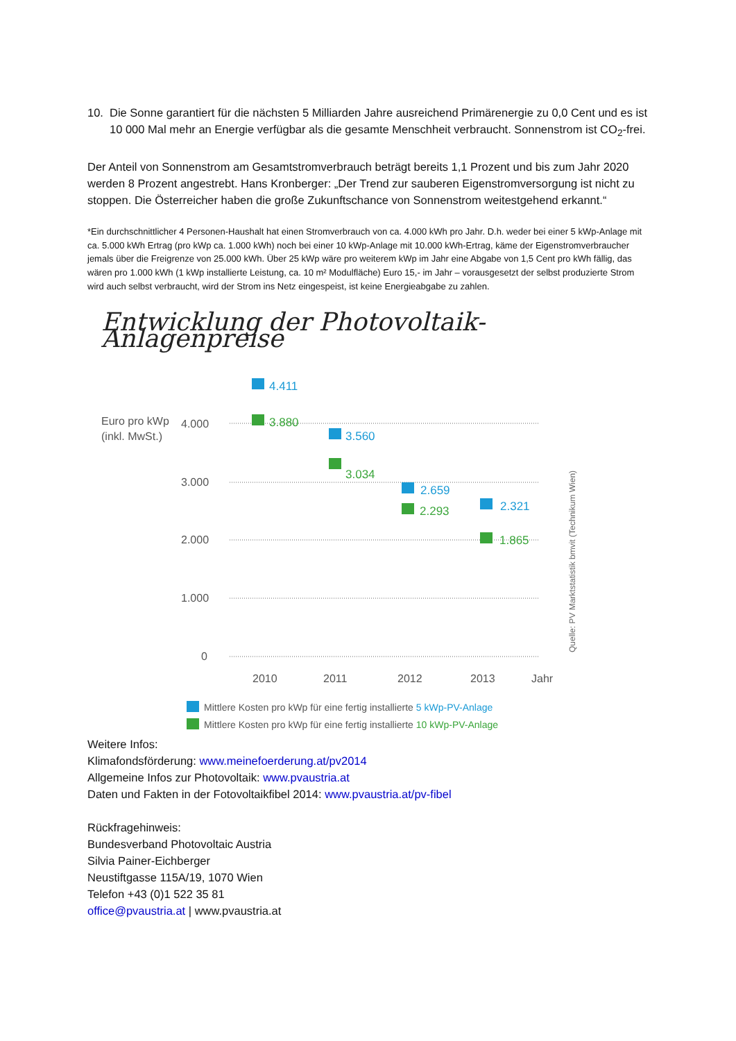10. Die Sonne garantiert für die nächsten 5 Milliarden Jahre ausreichend Primärenergie zu 0,0 Cent und es ist 10 000 Mal mehr an Energie verfügbar als die gesamte Menschheit verbraucht. Sonnenstrom ist CO<sub>2</sub>-frei.
Der Anteil von Sonnenstrom am Gesamtstromverbrauch beträgt bereits 1,1 Prozent und bis zum Jahr 2020 werden 8 Prozent angestrebt. Hans Kronberger: „Der Trend zur sauberen Eigenstromversorgung ist nicht zu stoppen. Die Österreicher haben die große Zukunftschance von Sonnenstrom weitestgehend erkannt.“
*Ein durchschnittlicher 4 Personen-Haushalt hat einen Stromverbrauch von ca. 4.000 kWh pro Jahr. D.h. weder bei einer 5 kWp-Anlage mit ca. 5.000 kWh Ertrag (pro kWp ca. 1.000 kWh) noch bei einer 10 kWp-Anlage mit 10.000 kWh-Ertrag, käme der Eigenstromverbraucher jemals über die Freigrenze von 25.000 kWh. Über 25 kWp wäre pro weiterem kWp im Jahr eine Abgabe von 1,5 Cent pro kWh fällig, das wären pro 1.000 kWh (1 kWp installierte Leistung, ca. 10 m² Modulfläche) Euro 15,- im Jahr – vorausgesetzt der selbst produzierte Strom wird auch selbst verbraucht, wird der Strom ins Netz eingespeist, ist keine Energieabgabe zu zahlen.
Entwicklung der Photovoltaik-Anlagenpreise
Euro pro kWp
(inkl. MwSt.)
4.000
3.000
2.000
1.000
0
2010
2011
2012
2013
Jahr
4.411
3.560
2.659
2.321
3.880
3.034
2.293
1.865
Quelle: PV Marktstatistik bmvit (Technikum Wien)
Mittlere Kosten pro kWp für eine fertig installierte 5 kWp-PV-Anlage
Mittlere Kosten pro kWp für eine fertig installierte 10 kWp-PV-Anlage
Weitere Infos:
Klimafondsförderung: www.meinefoerderung.at/pv2014
Allgemeine Infos zur Photovoltaik: www.pvaustria.at
Daten und Fakten in der Fotovoltaikfibel 2014: www.pvaustria.at/pv-fibel
Rückfragehinweis:
Bundesverband Photovoltaic Austria
Silvia Painer-Eichberger
Neustiftgasse 115A/19, 1070 Wien
Telefon +43 (0)1 522 35 81
office@pvaustria.at | www.pvaustria.at